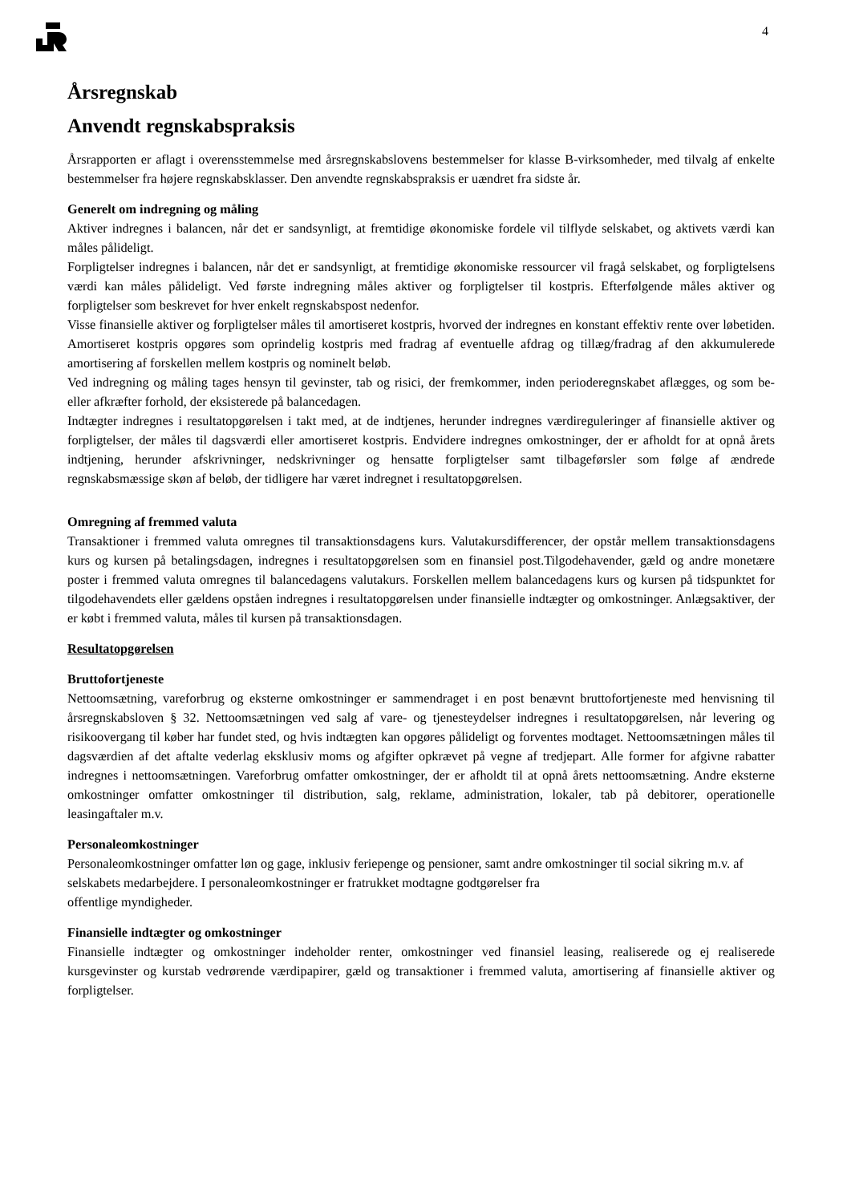4
Årsregnskab
Anvendt regnskabspraksis
Årsrapporten er aflagt i overensstemmelse med årsregnskabslovens bestemmelser for klasse B-virksomheder, med tilvalg af enkelte bestemmelser fra højere regnskabsklasser. Den anvendte regnskabspraksis er uændret fra sidste år.
Generelt om indregning og måling
Aktiver indregnes i balancen, når det er sandsynligt, at fremtidige økonomiske fordele vil tilflyde selskabet, og aktivets værdi kan måles pålideligt.
Forpligtelser indregnes i balancen, når det er sandsynligt, at fremtidige økonomiske ressourcer vil fragå selskabet, og forpligtelsens værdi kan måles pålideligt. Ved første indregning måles aktiver og forpligtelser til kostpris. Efterfølgende måles aktiver og forpligtelser som beskrevet for hver enkelt regnskabspost nedenfor.
Visse finansielle aktiver og forpligtelser måles til amortiseret kostpris, hvorved der indregnes en konstant effektiv rente over løbetiden. Amortiseret kostpris opgøres som oprindelig kostpris med fradrag af eventuelle afdrag og tillæg/fradrag af den akkumulerede amortisering af forskellen mellem kostpris og nominelt beløb.
Ved indregning og måling tages hensyn til gevinster, tab og risici, der fremkommer, inden perioderegnskabet aflægges, og som be- eller afkræfter forhold, der eksisterede på balancedagen.
Indtægter indregnes i resultatopgørelsen i takt med, at de indtjenes, herunder indregnes værdireguleringer af finansielle aktiver og forpligtelser, der måles til dagsværdi eller amortiseret kostpris. Endvidere indregnes omkostninger, der er afholdt for at opnå årets indtjening, herunder afskrivninger, nedskrivninger og hensatte forpligtelser samt tilbageførsler som følge af ændrede regnskabsmæssige skøn af beløb, der tidligere har været indregnet i resultatopgørelsen.
Omregning af fremmed valuta
Transaktioner i fremmed valuta omregnes til transaktionsdagens kurs. Valutakursdifferencer, der opstår mellem transaktionsdagens kurs og kursen på betalingsdagen, indregnes i resultatopgørelsen som en finansiel post.Tilgodehavender, gæld og andre monetære poster i fremmed valuta omregnes til balancedagens valutakurs. Forskellen mellem balancedagens kurs og kursen på tidspunktet for tilgodehavendets eller gældens opståen indregnes i resultatopgørelsen under finansielle indtægter og omkostninger. Anlægsaktiver, der er købt i fremmed valuta, måles til kursen på transaktionsdagen.
Resultatopgørelsen
Bruttofortjeneste
Nettoomsætning, vareforbrug og eksterne omkostninger er sammendraget i en post benævnt bruttofortjeneste med henvisning til årsregnskabsloven § 32. Nettoomsætningen ved salg af vare- og tjenesteydelser indregnes i resultatopgørelsen, når levering og risikoovergang til køber har fundet sted, og hvis indtægten kan opgøres pålideligt og forventes modtaget. Nettoomsætningen måles til dagsværdien af det aftalte vederlag eksklusiv moms og afgifter opkrævet på vegne af tredjepart. Alle former for afgivne rabatter indregnes i nettoomsætningen. Vareforbrug omfatter omkostninger, der er afholdt til at opnå årets nettoomsætning. Andre eksterne omkostninger omfatter omkostninger til distribution, salg, reklame, administration, lokaler, tab på debitorer, operationelle leasingaftaler m.v.
Personaleomkostninger
Personaleomkostninger omfatter løn og gage, inklusiv feriepenge og pensioner, samt andre omkostninger til social sikring m.v. af selskabets medarbejdere. I personaleomkostninger er fratrukket modtagne godtgørelser fra
offentlige myndigheder.
Finansielle indtægter og omkostninger
Finansielle indtægter og omkostninger indeholder renter, omkostninger ved finansiel leasing, realiserede og ej realiserede kursgevinster og kurstab vedrørende værdipapirer, gæld og transaktioner i fremmed valuta, amortisering af finansielle aktiver og forpligtelser.